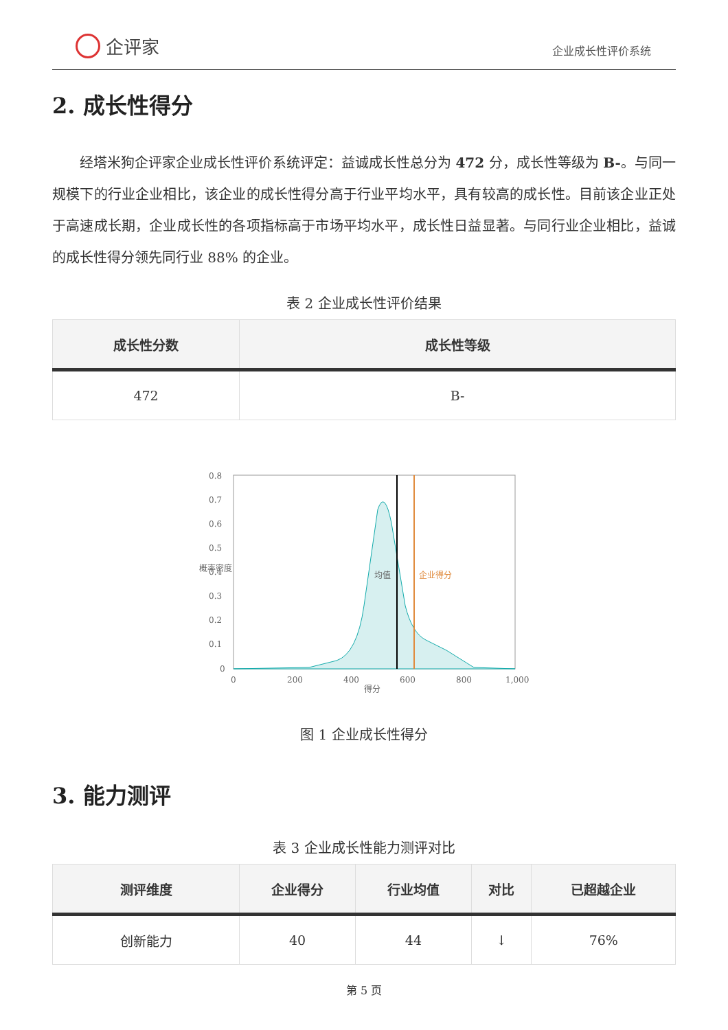企评家
企业成长性评价系统
2. 成长性得分
经塔米狗企评家企业成长性评价系统评定：益诚成长性总分为 472 分，成长性等级为 B-。与同一规模下的行业企业相比，该企业的成长性得分高于行业平均水平，具有较高的成长性。目前该企业正处于高速成长期，企业成长性的各项指标高于市场平均水平，成长性日益显著。与同行业企业相比，益诚的成长性得分领先同行业 88% 的企业。
表 2 企业成长性评价结果
| 成长性分数 | 成长性等级 |
| --- | --- |
| 472 | B- |
0
0.1
0.2
0.3
0.4
0.5
0.6
0.7
0.8
0
200
400
600
800
1,000
得分
概率密度
均值
企业得分
图 1 企业成长性得分
3. 能力测评
表 3 企业成长性能力测评对比
| 测评维度 | 企业得分 | 行业均值 | 对比 | 已超越企业 |
| --- | --- | --- | --- | --- |
| 创新能力 | 40 | 44 | ↓ | 76% |
第 5 页